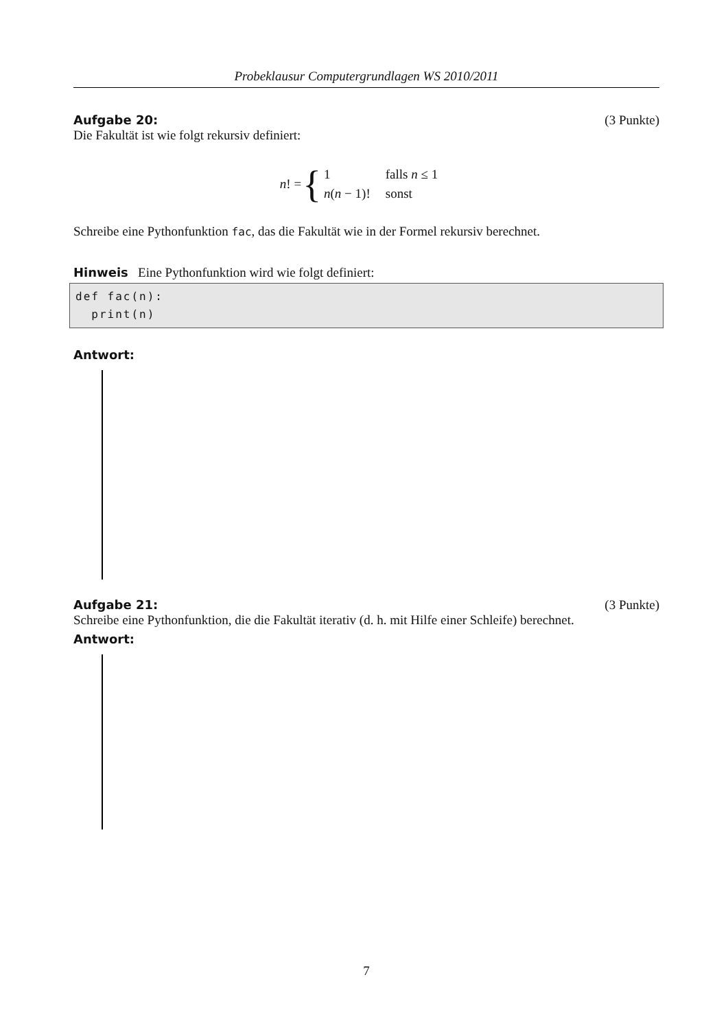Probeklausur Computergrundlagen WS 2010/2011
Aufgabe 20: (3 Punkte)
Die Fakultät ist wie folgt rekursiv definiert:
n! = {
| 1 | falls n ≤ 1 |
| n ( n − 1)! | sonst |
Schreibe eine Pythonfunktion fac, das die Fakultät wie in der Formel rekursiv berechnet.
Hinweis Eine Pythonfunktion wird wie folgt definiert:
def fac(n):
print(n)
Antwort:
Aufgabe 21: (3 Punkte)
Schreibe eine Pythonfunktion, die die Fakultät iterativ (d. h. mit Hilfe einer Schleife) berechnet.
Antwort:
7